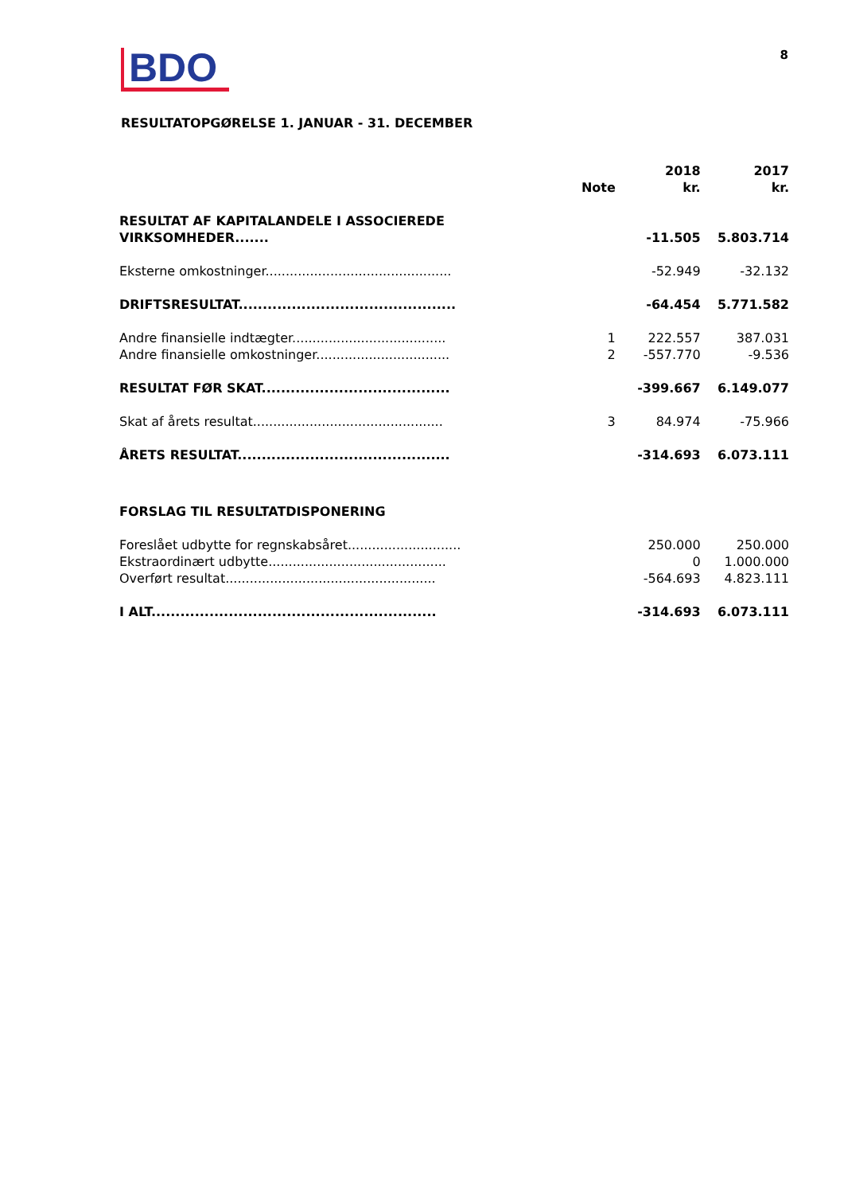BDO
8
RESULTATOPGØRELSE 1. JANUAR - 31. DECEMBER
| | Note | 2018 kr. | 2017 kr. |
| --- | --- | --- | --- |
| RESULTAT AF KAPITALANDELE I ASSOCIEREDE VIRKSOMHEDER....... | | -11.505 | 5.803.714 |
| Eksterne omkostninger.............................................. | | -52.949 | -32.132 |
| DRIFTSRESULTAT............................................. | | -64.454 | 5.771.582 |
| Andre finansielle indtægter...................................... | 1 | 222.557 | 387.031 |
| Andre finansielle omkostninger................................. | 2 | -557.770 | -9.536 |
| RESULTAT FØR SKAT....................................... | | -399.667 | 6.149.077 |
| Skat af årets resultat............................................... | 3 | 84.974 | -75.966 |
| ÅRETS RESULTAT............................................ | | -314.693 | 6.073.111 |
| FORSLAG TIL RESULTATDISPONERING | | | |
| Foreslået udbytte for regnskabsåret............................ | | 250.000 | 250.000 |
| Ekstraordinært udbytte............................................ | | 0 | 1.000.000 |
| Overført resultat.................................................... | | -564.693 | 4.823.111 |
| I ALT........................................................... | | -314.693 | 6.073.111 |